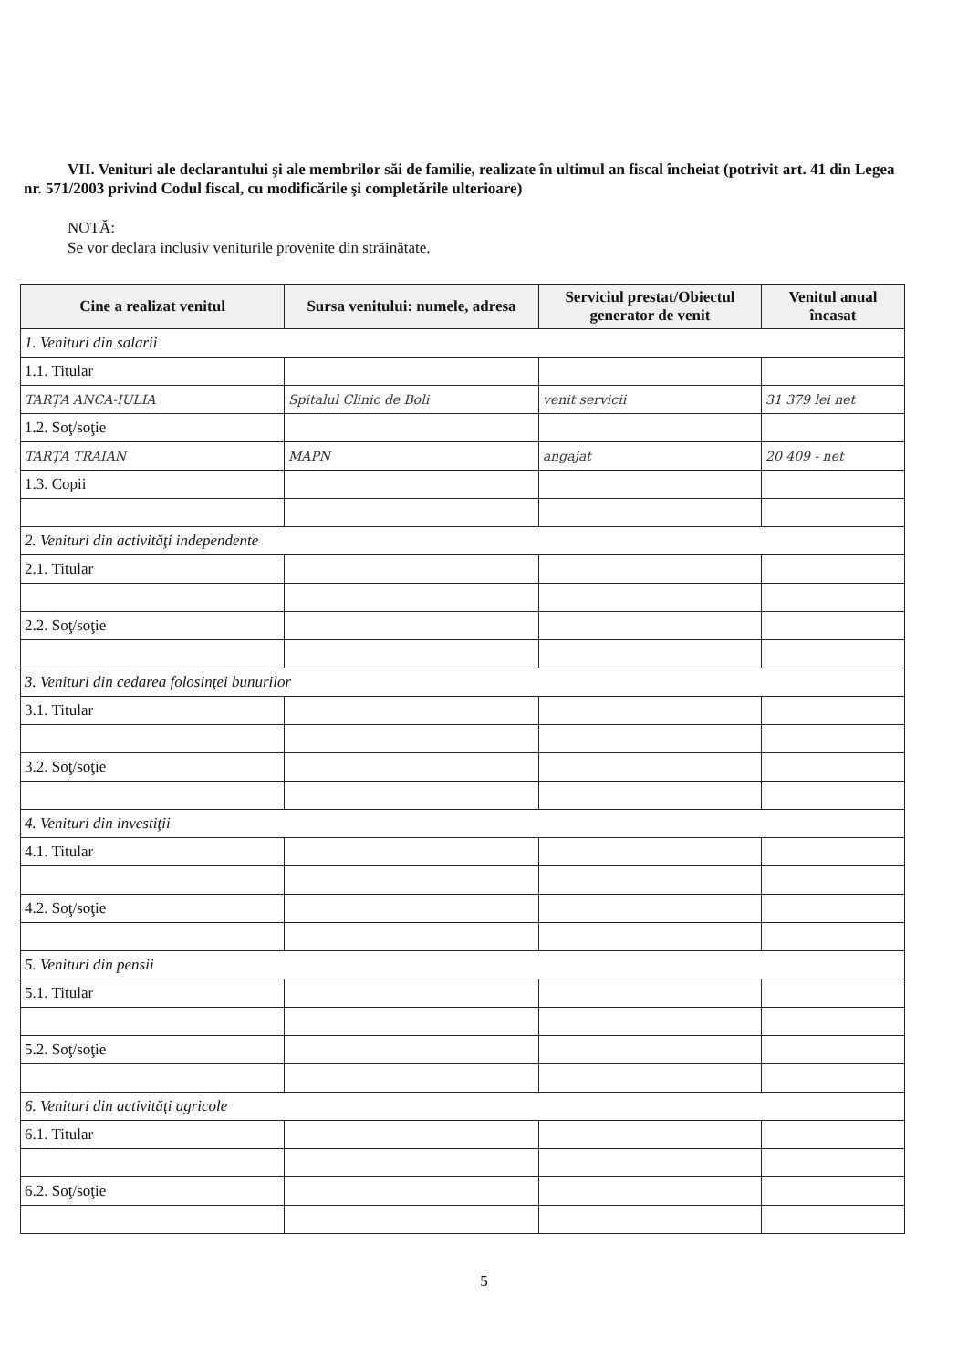VII. Venituri ale declarantului şi ale membrilor săi de familie, realizate în ultimul an fiscal încheiat (potrivit art. 41 din Legea nr. 571/2003 privind Codul fiscal, cu modificările şi completările ulterioare)
NOTĂ:
Se vor declara inclusiv veniturile provenite din străinătate.
| Cine a realizat venitul | Sursa venitului: numele, adresa | Serviciul prestat/Obiectul generator de venit | Venitul anual încasat |
| --- | --- | --- | --- |
| 1. Venituri din salarii | | | |
| 1.1. Titular | | | |
| TARȚA ANCA-IULIA | Spitalul Clinic de Boli | venit servicii | 31 379 lei net |
| 1.2. Soţ/soţie | | | |
| TARȚA TRAIAN | MAPN | angajat | 20 409 - net |
| 1.3. Copii | | | |
| 2. Venituri din activităţi independente | | | |
| 2.1. Titular | | | |
| 2.2. Soţ/soţie | | | |
| 3. Venituri din cedarea folosinţei bunurilor | | | |
| 3.1. Titular | | | |
| 3.2. Soţ/soţie | | | |
| 4. Venituri din investiţii | | | |
| 4.1. Titular | | | |
| 4.2. Soţ/soţie | | | |
| 5. Venituri din pensii | | | |
| 5.1. Titular | | | |
| 5.2. Soţ/soţie | | | |
| 6. Venituri din activităţi agricole | | | |
| 6.1. Titular | | | |
| 6.2. Soţ/soţie | | | |
5